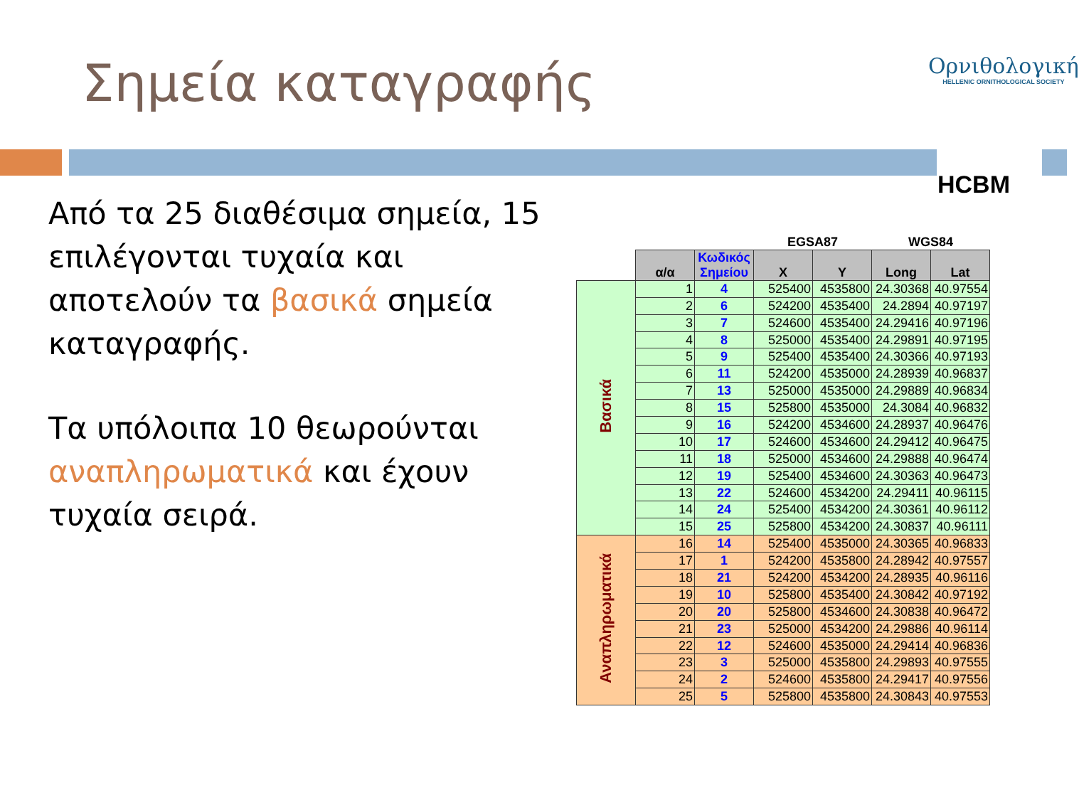Σημεία καταγραφής
Ορνιθολογική
HELLENIC ORNITHOLOGICAL SOCIETY
HCBM
Από τα 25 διαθέσιμα σημεία, 15 επιλέγονται τυχαία και αποτελούν τα βασικά σημεία καταγραφής.
Τα υπόλοιπα 10 θεωρούνται αναπληρωματικά και έχουν τυχαία σειρά.
| | | | EGSA87 | | WGS84 | |
| --- | --- | --- | --- | --- | --- | --- |
| | α/α | Κωδικός Σημείου | X | Y | Long | Lat |
| Βασικά | 1 | 4 | 525400 | 4535800 | 24.30368 | 40.97554 |
| | 2 | 6 | 524200 | 4535400 | 24.2894 | 40.97197 |
| | 3 | 7 | 524600 | 4535400 | 24.29416 | 40.97196 |
| | 4 | 8 | 525000 | 4535400 | 24.29891 | 40.97195 |
| | 5 | 9 | 525400 | 4535400 | 24.30366 | 40.97193 |
| | 6 | 11 | 524200 | 4535000 | 24.28939 | 40.96837 |
| | 7 | 13 | 525000 | 4535000 | 24.29889 | 40.96834 |
| | 8 | 15 | 525800 | 4535000 | 24.3084 | 40.96832 |
| | 9 | 16 | 524200 | 4534600 | 24.28937 | 40.96476 |
| | 10 | 17 | 524600 | 4534600 | 24.29412 | 40.96475 |
| | 11 | 18 | 525000 | 4534600 | 24.29888 | 40.96474 |
| | 12 | 19 | 525400 | 4534600 | 24.30363 | 40.96473 |
| | 13 | 22 | 524600 | 4534200 | 24.29411 | 40.96115 |
| | 14 | 24 | 525400 | 4534200 | 24.30361 | 40.96112 |
| | 15 | 25 | 525800 | 4534200 | 24.30837 | 40.96111 |
| Αναπληρωματικά | 16 | 14 | 525400 | 4535000 | 24.30365 | 40.96833 |
| | 17 | 1 | 524200 | 4535800 | 24.28942 | 40.97557 |
| | 18 | 21 | 524200 | 4534200 | 24.28935 | 40.96116 |
| | 19 | 10 | 525800 | 4535400 | 24.30842 | 40.97192 |
| | 20 | 20 | 525800 | 4534600 | 24.30838 | 40.96472 |
| | 21 | 23 | 525000 | 4534200 | 24.29886 | 40.96114 |
| | 22 | 12 | 524600 | 4535000 | 24.29414 | 40.96836 |
| | 23 | 3 | 525000 | 4535800 | 24.29893 | 40.97555 |
| | 24 | 2 | 524600 | 4535800 | 24.29417 | 40.97556 |
| | 25 | 5 | 525800 | 4535800 | 24.30843 | 40.97553 |